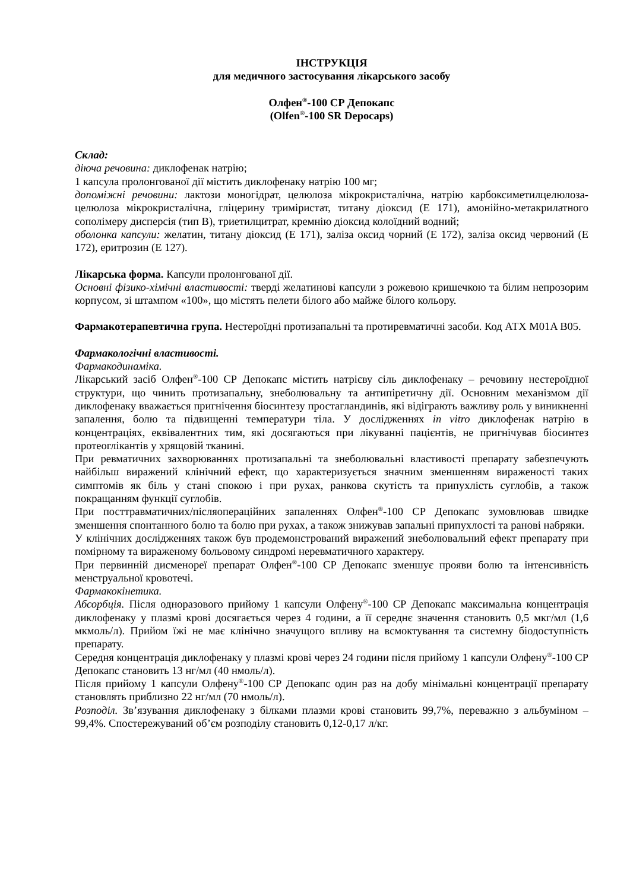ІНСТРУКЦІЯ
для медичного застосування лікарського засобу
Олфен<sup>®</sup>-100 СР Депокапс
(Olfen<sup>®</sup>-100 SR Depocaps)
Склад:
діюча речовина: диклофенак натрію;
1 капсула пролонгованої дії містить диклофенаку натрію 100 мг;
допоміжні речовини: лактози моногідрат, целюлоза мікрокристалічна, натрію карбоксиметилцелюлоза-целюлоза мікрокристалічна, гліцерину триміристат, титану діоксид (Е 171), амонійно-метакрилатного сополімеру дисперсія (тип В), триетилцитрат, кремнію діоксид колоїдний водний;
оболонка капсули: желатин, титану діоксид (Е 171), заліза оксид чорний (Е 172), заліза оксид червоний (Е 172), еритрозин (Е 127).
Лікарська форма. Капсули пролонгованої дії.
Основні фізико-хімічні властивості: тверді желатинові капсули з рожевою кришечкою та білим непрозорим корпусом, зі штампом «100», що містять пелети білого або майже білого кольору.
Фармакотерапевтична група. Нестероїдні протизапальні та протиревматичні засоби. Код АТХ M01A B05.
Фармакологічні властивості.
Фармакодинаміка.
Лікарський засіб Олфен<sup>®</sup>-100 СР Депокапс містить натрієву сіль диклофенаку – речовину нестероїдної структури, що чинить протизапальну, знеболювальну та антипіретичну дії. Основним механізмом дії диклофенаку вважається пригнічення біосинтезу простагландинів, які відіграють важливу роль у виникненні запалення, болю та підвищенні температури тіла. У дослідженнях in vitro диклофенак натрію в концентраціях, еквівалентних тим, які досягаються при лікуванні пацієнтів, не пригнічував біосинтез протеоглікантів у хрящовій тканині.
При ревматичних захворюваннях протизапальні та знеболювальні властивості препарату забезпечують найбільш виражений клінічний ефект, що характеризується значним зменшенням вираженості таких симптомів як біль у стані спокою і при рухах, ранкова скутість та припухлість суглобів, а також покращанням функції суглобів.
При посттравматичних/післяопераційних запаленнях Олфен<sup>®</sup>-100 СР Депокапс зумовлював швидке зменшення спонтанного болю та болю при рухах, а також знижував запальні припухлості та ранові набряки.
У клінічних дослідженнях також був продемонстрований виражений знеболювальний ефект препарату при помірному та вираженому больовому синдромі неревматичного характеру.
При первинній дисменореї препарат Олфен<sup>®</sup>-100 СР Депокапс зменшує прояви болю та інтенсивність менструальної кровотечі.
Фармакокінетика.
Абсорбція. Після одноразового прийому 1 капсули Олфену<sup>®</sup>-100 СР Депокапс максимальна концентрація диклофенаку у плазмі крові досягається через 4 години, а її середнє значення становить 0,5 мкг/мл (1,6 мкмоль/л). Прийом їжі не має клінічно значущого впливу на всмоктування та системну біодоступність препарату.
Середня концентрація диклофенаку у плазмі крові через 24 години після прийому 1 капсули Олфену<sup>®</sup>-100 СР Депокапс становить 13 нг/мл (40 нмоль/л).
Після прийому 1 капсули Олфену<sup>®</sup>-100 СР Депокапс один раз на добу мінімальні концентрації препарату становлять приблизно 22 нг/мл (70 нмоль/л).
Розподіл. Зв’язування диклофенаку з білками плазми крові становить 99,7%, переважно з альбуміном – 99,4%. Спостережуваний об’єм розподілу становить 0,12-0,17 л/кг.